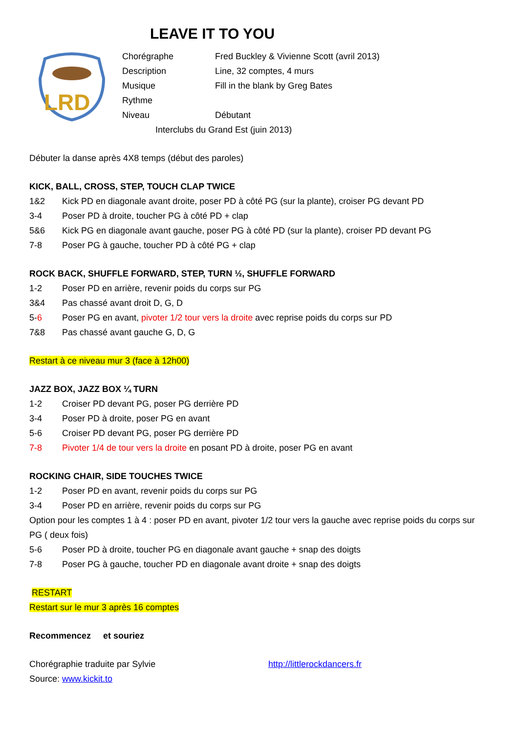LEAVE IT TO YOU
LRD
Chorégraphe Fred Buckley & Vivienne Scott (avril 2013)
Description Line, 32 comptes, 4 murs
Musique Fill in the blank by Greg Bates
Rythme
Niveau Débutant
Interclubs du Grand Est (juin 2013)
Débuter la danse après 4X8 temps (début des paroles)
KICK, BALL, CROSS, STEP, TOUCH CLAP TWICE
1&2 Kick PD en diagonale avant droite, poser PD à côté PG (sur la plante), croiser PG devant PD
3-4 Poser PD à droite, toucher PG à côté PD + clap
5&6 Kick PG en diagonale avant gauche, poser PG à côté PD (sur la plante), croiser PD devant PG
7-8 Poser PG à gauche, toucher PD à côté PG + clap
ROCK BACK, SHUFFLE FORWARD, STEP, TURN ½, SHUFFLE FORWARD
1-2 Poser PD en arrière, revenir poids du corps sur PG
3&4 Pas chassé avant droit D, G, D
5-6 Poser PG en avant, pivoter 1/2 tour vers la droite avec reprise poids du corps sur PD
7&8 Pas chassé avant gauche G, D, G
Restart à ce niveau mur 3 (face à 12h00)
JAZZ BOX, JAZZ BOX ¼ TURN
1-2 Croiser PD devant PG, poser PG derrière PD
3-4 Poser PD à droite, poser PG en avant
5-6 Croiser PD devant PG, poser PG derrière PD
7-8 Pivoter 1/4 de tour vers la droite en posant PD à droite, poser PG en avant
ROCKING CHAIR, SIDE TOUCHES TWICE
1-2 Poser PD en avant, revenir poids du corps sur PG
3-4 Poser PD en arrière, revenir poids du corps sur PG
Option pour les comptes 1 à 4 : poser PD en avant, pivoter 1/2 tour vers la gauche avec reprise poids du corps sur PG ( deux fois)
5-6 Poser PD à droite, toucher PG en diagonale avant gauche + snap des doigts
7-8 Poser PG à gauche, toucher PD en diagonale avant droite + snap des doigts
RESTART
Restart sur le mur 3 après 16 comptes
Recommencez et souriez
Chorégraphie traduite par Sylvie http://littlerockdancers.fr
Source: www.kickit.to